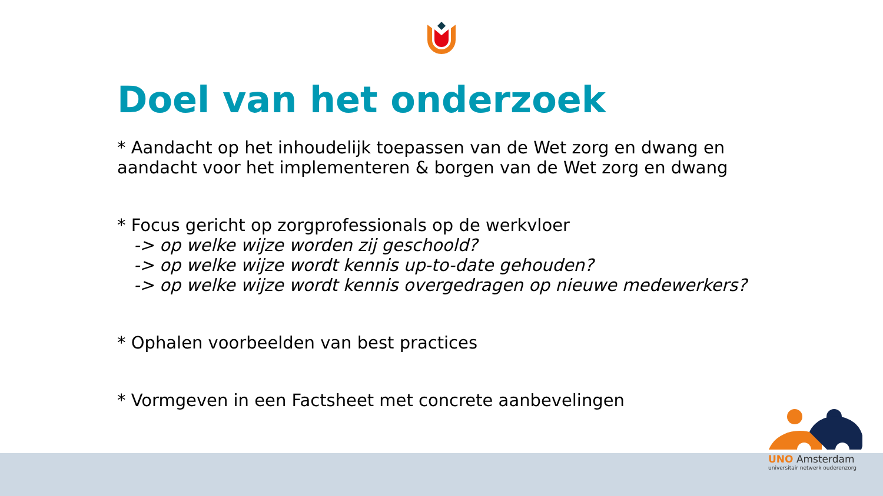Doel van het onderzoek
* Aandacht op het inhoudelijk toepassen van de Wet zorg en dwang en aandacht voor het implementeren & borgen van de Wet zorg en dwang
* Focus gericht op zorgprofessionals op de werkvloer
-> op welke wijze worden zij geschoold?
-> op welke wijze wordt kennis up-to-date gehouden?
-> op welke wijze wordt kennis overgedragen op nieuwe medewerkers?
* Ophalen voorbeelden van best practices
* Vormgeven in een Factsheet met concrete aanbevelingen
UNO Amsterdam
universitair netwerk ouderenzorg